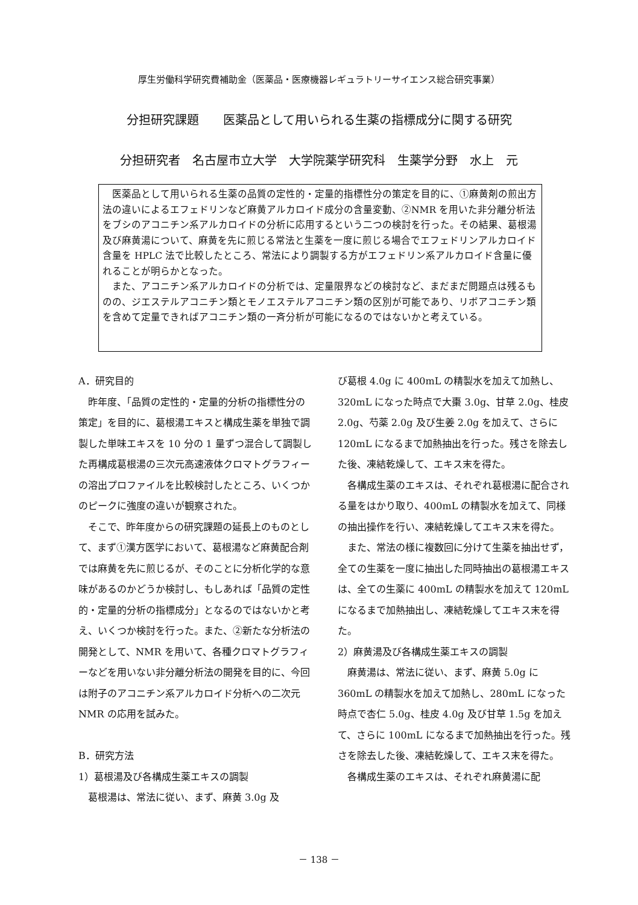厚生労働科学研究費補助金（医薬品・医療機器レギュラトリーサイエンス総合研究事業）
分担研究課題　　医薬品として用いられる生薬の指標成分に関する研究
分担研究者　名古屋市立大学　大学院薬学研究科　生薬学分野　水上　元
医薬品として用いられる生薬の品質の定性的・定量的指標性分の策定を目的に、①麻黄剤の煎出方法の違いによるエフェドリンなど麻黄アルカロイド成分の含量変動、②NMR を用いた非分離分析法をブシのアコニチン系アルカロイドの分析に応用するという二つの検討を行った。その結果、葛根湯及び麻黄湯について、麻黄を先に煎じる常法と生薬を一度に煎じる場合でエフェドリンアルカロイド含量を HPLC 法で比較したところ、常法により調製する方がエフェドリン系アルカロイド含量に優れることが明らかとなった。
また、アコニチン系アルカロイドの分析では、定量限界などの検討など、まだまだ問題点は残るものの、ジエステルアコニチン類とモノエステルアコニチン類の区別が可能であり、リボアコニチン類を含めて定量できればアコニチン類の一斉分析が可能になるのではないかと考えている。
A．研究目的
昨年度、「品質の定性的・定量的分析の指標性分の策定」を目的に、葛根湯エキスと構成生薬を単独で調製した単味エキスを 10 分の 1 量ずつ混合して調製した再構成葛根湯の三次元高速液体クロマトグラフィーの溶出プロファイルを比較検討したところ、いくつかのピークに強度の違いが観察された。
そこで、昨年度からの研究課題の延長上のものとして、まず①漢方医学において、葛根湯など麻黄配合剤では麻黄を先に煎じるが、そのことに分析化学的な意味があるのかどうか検討し、もしあれば「品質の定性的・定量的分析の指標成分」となるのではないかと考え、いくつか検討を行った。また、②新たな分析法の開発として、NMR を用いて、各種クロマトグラフィーなどを用いない非分離分析法の開発を目的に、今回は附子のアコニチン系アルカロイド分析への二次元 NMR の応用を試みた。
B．研究方法
1）葛根湯及び各構成生薬エキスの調製
葛根湯は、常法に従い、まず、麻黄 3.0g 及
び葛根 4.0g に 400mL の精製水を加えて加熱し、320mL になった時点で大棗 3.0g、甘草 2.0g、桂皮 2.0g、芍薬 2.0g 及び生姜 2.0g を加えて、さらに 120mL になるまで加熱抽出を行った。残さを除去した後、凍結乾燥して、エキス末を得た。
各構成生薬のエキスは、それぞれ葛根湯に配合される量をはかり取り、400mL の精製水を加えて、同様の抽出操作を行い、凍結乾燥してエキス末を得た。
また、常法の様に複数回に分けて生薬を抽出せず，全ての生薬を一度に抽出した同時抽出の葛根湯エキスは、全ての生薬に 400mL の精製水を加えて 120mL になるまで加熱抽出し、凍結乾燥してエキス末を得た。
2）麻黄湯及び各構成生薬エキスの調製
麻黄湯は、常法に従い、まず、麻黄 5.0g に 360mL の精製水を加えて加熱し、280mL になった時点で杏仁 5.0g、桂皮 4.0g 及び甘草 1.5g を加えて、さらに 100mL になるまで加熱抽出を行った。残さを除去した後、凍結乾燥して、エキス末を得た。
各構成生薬のエキスは、それぞれ麻黄湯に配
－ 138 －